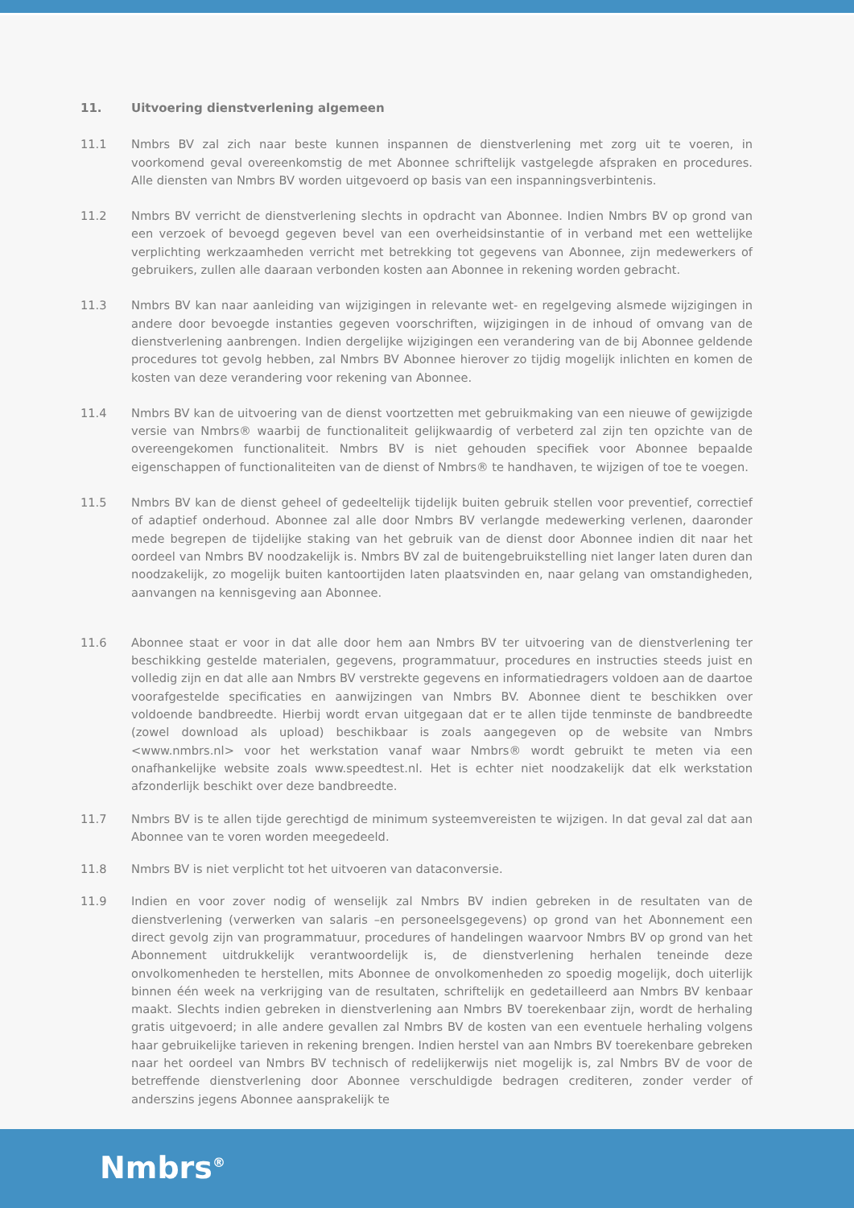11. Uitvoering dienstverlening algemeen
11.1 Nmbrs BV zal zich naar beste kunnen inspannen de dienstverlening met zorg uit te voeren, in voorkomend geval overeenkomstig de met Abonnee schriftelijk vastgelegde afspraken en procedures. Alle diensten van Nmbrs BV worden uitgevoerd op basis van een inspanningsverbintenis.
11.2 Nmbrs BV verricht de dienstverlening slechts in opdracht van Abonnee. Indien Nmbrs BV op grond van een verzoek of bevoegd gegeven bevel van een overheidsinstantie of in verband met een wettelijke verplichting werkzaamheden verricht met betrekking tot gegevens van Abonnee, zijn medewerkers of gebruikers, zullen alle daaraan verbonden kosten aan Abonnee in rekening worden gebracht.
11.3 Nmbrs BV kan naar aanleiding van wijzigingen in relevante wet- en regelgeving alsmede wijzigingen in andere door bevoegde instanties gegeven voorschriften, wijzigingen in de inhoud of omvang van de dienstverlening aanbrengen. Indien dergelijke wijzigingen een verandering van de bij Abonnee geldende procedures tot gevolg hebben, zal Nmbrs BV Abonnee hierover zo tijdig mogelijk inlichten en komen de kosten van deze verandering voor rekening van Abonnee.
11.4 Nmbrs BV kan de uitvoering van de dienst voortzetten met gebruikmaking van een nieuwe of gewijzigde versie van Nmbrs® waarbij de functionaliteit gelijkwaardig of verbeterd zal zijn ten opzichte van de overeengekomen functionaliteit. Nmbrs BV is niet gehouden specifiek voor Abonnee bepaalde eigenschappen of functionaliteiten van de dienst of Nmbrs® te handhaven, te wijzigen of toe te voegen.
11.5 Nmbrs BV kan de dienst geheel of gedeeltelijk tijdelijk buiten gebruik stellen voor preventief, correctief of adaptief onderhoud. Abonnee zal alle door Nmbrs BV verlangde medewerking verlenen, daaronder mede begrepen de tijdelijke staking van het gebruik van de dienst door Abonnee indien dit naar het oordeel van Nmbrs BV noodzakelijk is. Nmbrs BV zal de buitengebruikstelling niet langer laten duren dan noodzakelijk, zo mogelijk buiten kantoortijden laten plaatsvinden en, naar gelang van omstandigheden, aanvangen na kennisgeving aan Abonnee.
11.6 Abonnee staat er voor in dat alle door hem aan Nmbrs BV ter uitvoering van de dienstverlening ter beschikking gestelde materialen, gegevens, programmatuur, procedures en instructies steeds juist en volledig zijn en dat alle aan Nmbrs BV verstrekte gegevens en informatiedragers voldoen aan de daartoe voorafgestelde specificaties en aanwijzingen van Nmbrs BV. Abonnee dient te beschikken over voldoende bandbreedte. Hierbij wordt ervan uitgegaan dat er te allen tijde tenminste de bandbreedte (zowel download als upload) beschikbaar is zoals aangegeven op de website van Nmbrs <www.nmbrs.nl> voor het werkstation vanaf waar Nmbrs® wordt gebruikt te meten via een onafhankelijke website zoals www.speedtest.nl. Het is echter niet noodzakelijk dat elk werkstation afzonderlijk beschikt over deze bandbreedte.
11.7 Nmbrs BV is te allen tijde gerechtigd de minimum systeemvereisten te wijzigen. In dat geval zal dat aan Abonnee van te voren worden meegedeeld.
11.8 Nmbrs BV is niet verplicht tot het uitvoeren van dataconversie.
11.9 Indien en voor zover nodig of wenselijk zal Nmbrs BV indien gebreken in de resultaten van de dienstverlening (verwerken van salaris –en personeelsgegevens) op grond van het Abonnement een direct gevolg zijn van programmatuur, procedures of handelingen waarvoor Nmbrs BV op grond van het Abonnement uitdrukkelijk verantwoordelijk is, de dienstverlening herhalen teneinde deze onvolkomenheden te herstellen, mits Abonnee de onvolkomenheden zo spoedig mogelijk, doch uiterlijk binnen één week na verkrijging van de resultaten, schriftelijk en gedetailleerd aan Nmbrs BV kenbaar maakt. Slechts indien gebreken in dienstverlening aan Nmbrs BV toerekenbaar zijn, wordt de herhaling gratis uitgevoerd; in alle andere gevallen zal Nmbrs BV de kosten van een eventuele herhaling volgens haar gebruikelijke tarieven in rekening brengen. Indien herstel van aan Nmbrs BV toerekenbare gebreken naar het oordeel van Nmbrs BV technisch of redelijkerwijs niet mogelijk is, zal Nmbrs BV de voor de betreffende dienstverlening door Abonnee verschuldigde bedragen crediteren, zonder verder of anderszins jegens Abonnee aansprakelijk te
Nmbrs<sup>®</sup>